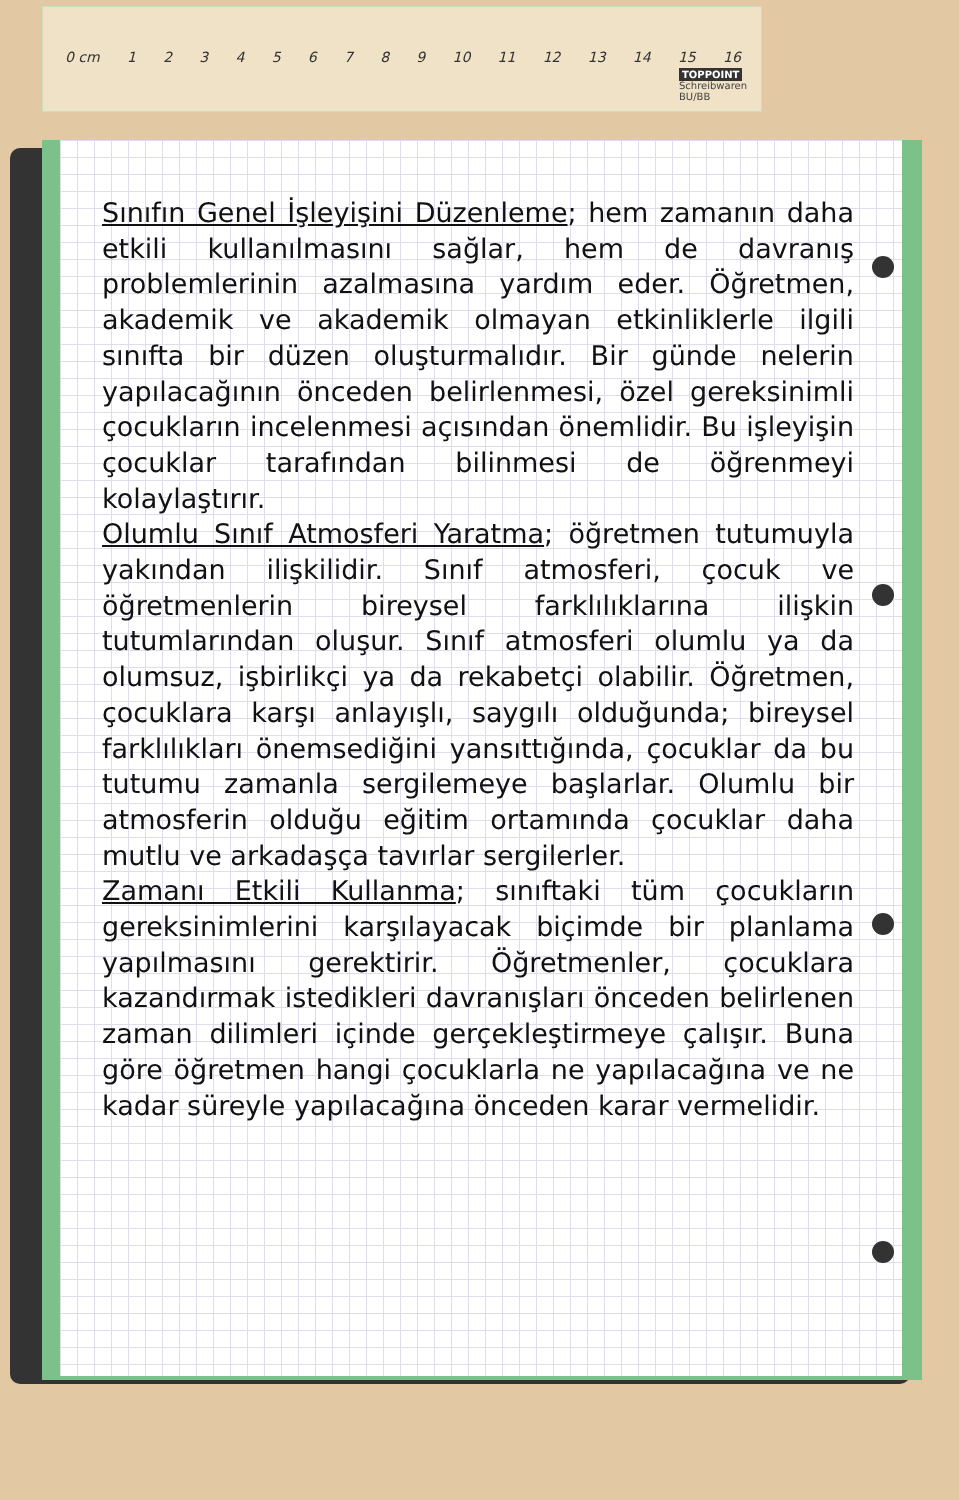0 cm 123456789 10 11 12 13 14 15 16
TOPPOINT
Schreibwaren
BU/BB
Sınıfın Genel İşleyişini Düzenleme; hem zamanın daha etkili kullanılmasını sağlar, hem de davranış problemlerinin azalmasına yardım eder. Öğretmen, akademik ve akademik olmayan etkinliklerle ilgili sınıfta bir düzen oluşturmalıdır. Bir günde nelerin yapılacağının önceden belirlenmesi, özel gereksinimli çocukların incelenmesi açısından önemlidir. Bu işleyişin çocuklar tarafından bilinmesi de öğrenmeyi kolaylaştırır.
Olumlu Sınıf Atmosferi Yaratma; öğretmen tutumuyla yakından ilişkilidir. Sınıf atmosferi, çocuk ve öğretmenlerin bireysel farklılıklarına ilişkin tutumlarından oluşur. Sınıf atmosferi olumlu ya da olumsuz, işbirlikçi ya da rekabetçi olabilir. Öğretmen, çocuklara karşı anlayışlı, saygılı olduğunda; bireysel farklılıkları önemsediğini yansıttığında, çocuklar da bu tutumu zamanla sergilemeye başlarlar. Olumlu bir atmosferin olduğu eğitim ortamında çocuklar daha mutlu ve arkadaşça tavırlar sergilerler.
Zamanı Etkili Kullanma; sınıftaki tüm çocukların gereksinimlerini karşılayacak biçimde bir planlama yapılmasını gerektirir. Öğretmenler, çocuklara kazandırmak istedikleri davranışları önceden belirlenen zaman dilimleri içinde gerçekleştirmeye çalışır. Buna göre öğretmen hangi çocuklarla ne yapılacağına ve ne kadar süreyle yapılacağına önceden karar vermelidir.